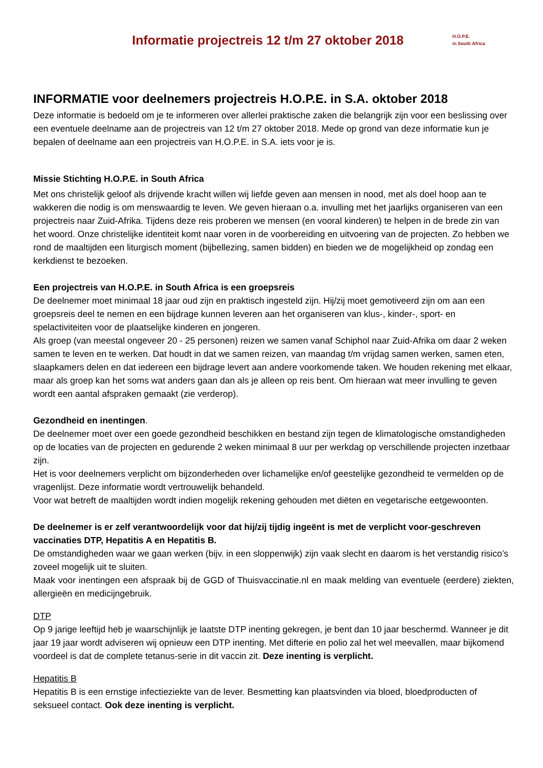Informatie projectreis 12 t/m 27 oktober 2018
H.O.P.E.
in South Africa
INFORMATIE voor deelnemers projectreis H.O.P.E. in S.A. oktober 2018
Deze informatie is bedoeld om je te informeren over allerlei praktische zaken die belangrijk zijn voor een beslissing over een eventuele deelname aan de projectreis van 12 t/m 27 oktober 2018. Mede op grond van deze informatie kun je bepalen of deelname aan een projectreis van H.O.P.E. in S.A. iets voor je is.
Missie Stichting H.O.P.E. in South Africa
Met ons christelijk geloof als drijvende kracht willen wij liefde geven aan mensen in nood, met als doel hoop aan te wakkeren die nodig is om menswaardig te leven. We geven hieraan o.a. invulling met het jaarlijks organiseren van een projectreis naar Zuid-Afrika. Tijdens deze reis proberen we mensen (en vooral kinderen) te helpen in de brede zin van het woord. Onze christelijke identiteit komt naar voren in de voorbereiding en uitvoering van de projecten. Zo hebben we rond de maaltijden een liturgisch moment (bijbellezing, samen bidden) en bieden we de mogelijkheid op zondag een kerkdienst te bezoeken.
Een projectreis van H.O.P.E. in South Africa is een groepsreis
De deelnemer moet minimaal 18 jaar oud zijn en praktisch ingesteld zijn. Hij/zij moet gemotiveerd zijn om aan een groepsreis deel te nemen en een bijdrage kunnen leveren aan het organiseren van klus-, kinder-, sport- en spelactiviteiten voor de plaatselijke kinderen en jongeren.
Als groep (van meestal ongeveer 20 - 25 personen) reizen we samen vanaf Schiphol naar Zuid-Afrika om daar 2 weken samen te leven en te werken. Dat houdt in dat we samen reizen, van maandag t/m vrijdag samen werken, samen eten, slaapkamers delen en dat iedereen een bijdrage levert aan andere voorkomende taken. We houden rekening met elkaar, maar als groep kan het soms wat anders gaan dan als je alleen op reis bent. Om hieraan wat meer invulling te geven wordt een aantal afspraken gemaakt (zie verderop).
Gezondheid en inentingen.
De deelnemer moet over een goede gezondheid beschikken en bestand zijn tegen de klimatologische omstandigheden op de locaties van de projecten en gedurende 2 weken minimaal 8 uur per werkdag op verschillende projecten inzetbaar zijn.
Het is voor deelnemers verplicht om bijzonderheden over lichamelijke en/of geestelijke gezondheid te vermelden op de vragenlijst. Deze informatie wordt vertrouwelijk behandeld.
Voor wat betreft de maaltijden wordt indien mogelijk rekening gehouden met diëten en vegetarische eetgewoonten.
De deelnemer is er zelf verantwoordelijk voor dat hij/zij tijdig ingeënt is met de verplicht voor-geschreven vaccinaties DTP, Hepatitis A en Hepatitis B.
De omstandigheden waar we gaan werken (bijv. in een sloppenwijk) zijn vaak slecht en daarom is het verstandig risico’s zoveel mogelijk uit te sluiten.
Maak voor inentingen een afspraak bij de GGD of Thuisvaccinatie.nl en maak melding van eventuele (eerdere) ziekten, allergieën en medicijngebruik.
DTP
Op 9 jarige leeftijd heb je waarschijnlijk je laatste DTP inenting gekregen, je bent dan 10 jaar beschermd. Wanneer je dit jaar 19 jaar wordt adviseren wij opnieuw een DTP inenting. Met difterie en polio zal het wel meevallen, maar bijkomend voordeel is dat de complete tetanus-serie in dit vaccin zit. Deze inenting is verplicht.
Hepatitis B
Hepatitis B is een ernstige infectieziekte van de lever. Besmetting kan plaatsvinden via bloed, bloedproducten of seksueel contact. Ook deze inenting is verplicht.